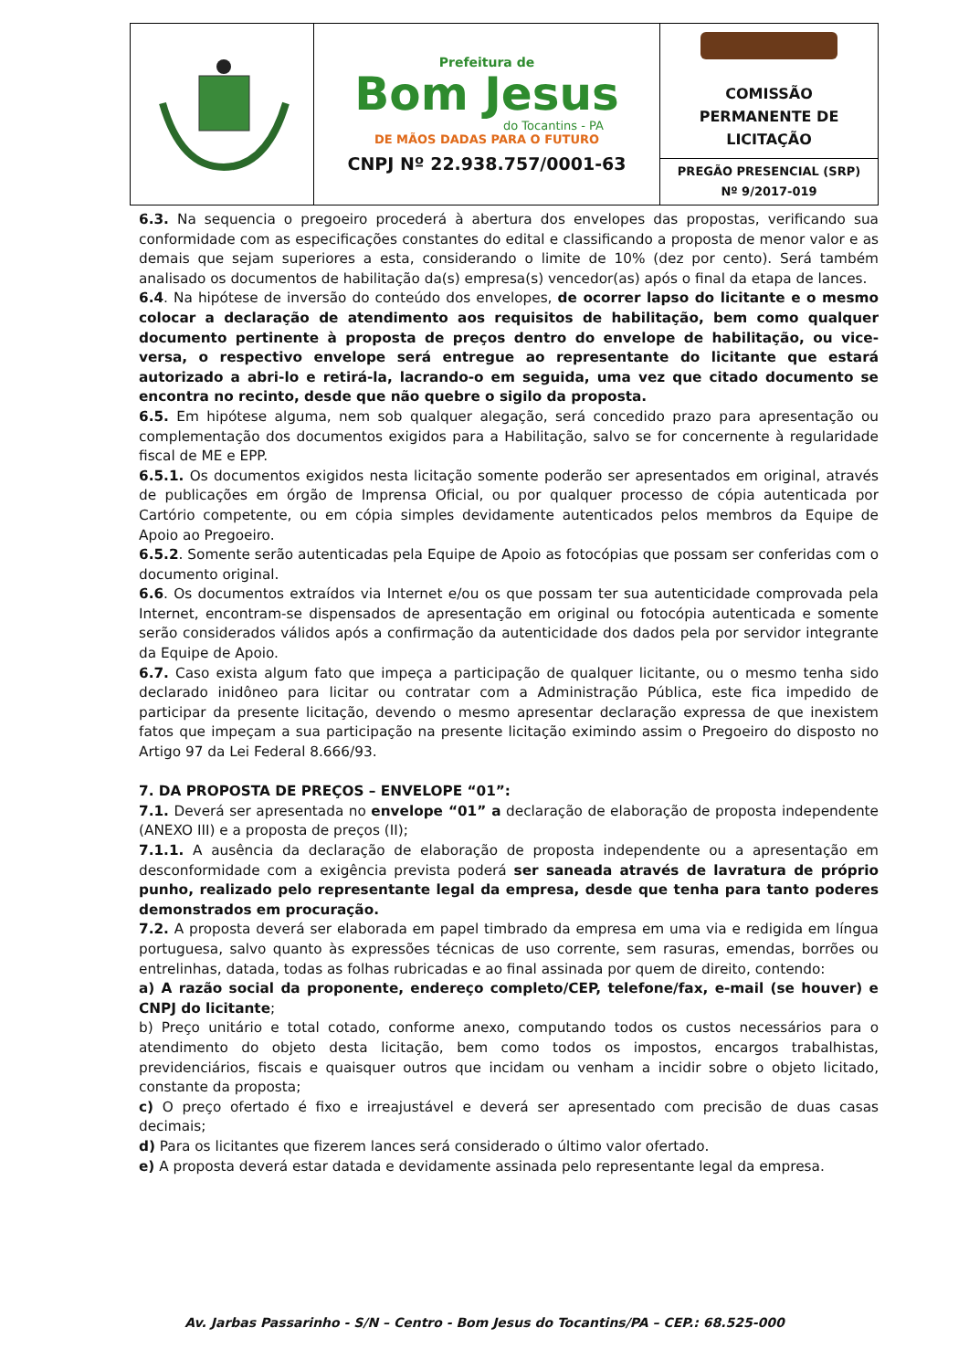| | Prefeitura de Bom Jesus do Tocantins - PA DE MÃOS DADAS PARA O FUTURO CNPJ Nº 22.938.757/0001-63 | COMISSÃO PERMANENTE DE LICITAÇÃO |
| | | PREGÃO PRESENCIAL (SRP) Nº 9/2017-019 |
6.3. Na sequencia o pregoeiro procederá à abertura dos envelopes das propostas, verificando sua conformidade com as especificações constantes do edital e classificando a proposta de menor valor e as demais que sejam superiores a esta, considerando o limite de 10% (dez por cento). Será também analisado os documentos de habilitação da(s) empresa(s) vencedor(as) após o final da etapa de lances.
6.4. Na hipótese de inversão do conteúdo dos envelopes, de ocorrer lapso do licitante e o mesmo colocar a declaração de atendimento aos requisitos de habilitação, bem como qualquer documento pertinente à proposta de preços dentro do envelope de habilitação, ou vice-versa, o respectivo envelope será entregue ao representante do licitante que estará autorizado a abri-lo e retirá-la, lacrando-o em seguida, uma vez que citado documento se encontra no recinto, desde que não quebre o sigilo da proposta.
6.5. Em hipótese alguma, nem sob qualquer alegação, será concedido prazo para apresentação ou complementação dos documentos exigidos para a Habilitação, salvo se for concernente à regularidade fiscal de ME e EPP.
6.5.1. Os documentos exigidos nesta licitação somente poderão ser apresentados em original, através de publicações em órgão de Imprensa Oficial, ou por qualquer processo de cópia autenticada por Cartório competente, ou em cópia simples devidamente autenticados pelos membros da Equipe de Apoio ao Pregoeiro.
6.5.2. Somente serão autenticadas pela Equipe de Apoio as fotocópias que possam ser conferidas com o documento original.
6.6. Os documentos extraídos via Internet e/ou os que possam ter sua autenticidade comprovada pela Internet, encontram-se dispensados de apresentação em original ou fotocópia autenticada e somente serão considerados válidos após a confirmação da autenticidade dos dados pela por servidor integrante da Equipe de Apoio.
6.7. Caso exista algum fato que impeça a participação de qualquer licitante, ou o mesmo tenha sido declarado inidôneo para licitar ou contratar com a Administração Pública, este fica impedido de participar da presente licitação, devendo o mesmo apresentar declaração expressa de que inexistem fatos que impeçam a sua participação na presente licitação eximindo assim o Pregoeiro do disposto no Artigo 97 da Lei Federal 8.666/93.
7. DA PROPOSTA DE PREÇOS – ENVELOPE “01”:
7.1. Deverá ser apresentada no envelope “01” a declaração de elaboração de proposta independente (ANEXO III) e a proposta de preços (II);
7.1.1. A ausência da declaração de elaboração de proposta independente ou a apresentação em desconformidade com a exigência prevista poderá ser saneada através de lavratura de próprio punho, realizado pelo representante legal da empresa, desde que tenha para tanto poderes demonstrados em procuração.
7.2. A proposta deverá ser elaborada em papel timbrado da empresa em uma via e redigida em língua portuguesa, salvo quanto às expressões técnicas de uso corrente, sem rasuras, emendas, borrões ou entrelinhas, datada, todas as folhas rubricadas e ao final assinada por quem de direito, contendo:
a) A razão social da proponente, endereço completo/CEP, telefone/fax, e-mail (se houver) e CNPJ do licitante;
b) Preço unitário e total cotado, conforme anexo, computando todos os custos necessários para o atendimento do objeto desta licitação, bem como todos os impostos, encargos trabalhistas, previdenciários, fiscais e quaisquer outros que incidam ou venham a incidir sobre o objeto licitado, constante da proposta;
c) O preço ofertado é fixo e irreajustável e deverá ser apresentado com precisão de duas casas decimais;
d) Para os licitantes que fizerem lances será considerado o último valor ofertado.
e) A proposta deverá estar datada e devidamente assinada pelo representante legal da empresa.
Av. Jarbas Passarinho - S/N – Centro - Bom Jesus do Tocantins/PA – CEP.: 68.525-000